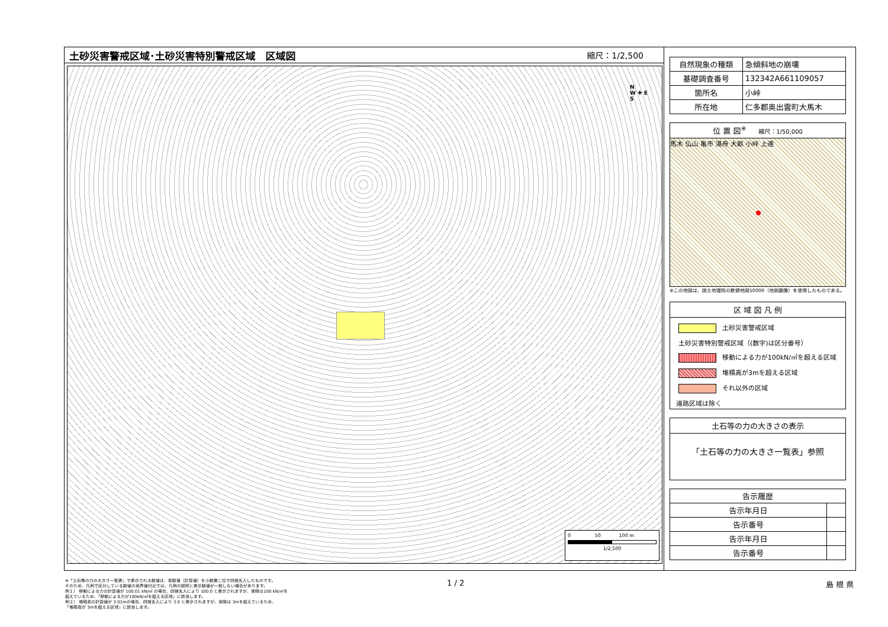土砂災害警戒区域･土砂災害特別警戒区域　区域図 縮尺：1/2,500
N
W ✚ E
S
0 50 100 m
1/2,500
| 自然現象の種類 | 急傾斜地の崩壊 |
| 基礎調査番号 | 132342A661109057 |
| 箇所名 | 小峠 |
| 所在地 | 仁多郡奥出雲町大馬木 |
位 置 図<sup>※</sup> 縮尺：1/50,000
馬木 仏山 亀市 湯舟 大畝 小峠 上連
※この地図は、国土地理院の数値地図50000（地図画像）を使用したものである。
区 域 図 凡 例
土砂災害警戒区域
土砂災害特別警戒区域（(数字)は区分番号）
移動による力が100kN/㎡を超える区域
堆積高が3mを超える区域
それ以外の区域
道路区域は除く
土石等の力の大きさの表示
「土石等の力の大きさ一覧表」参照
| 告示履歴 | |
| --- | --- |
| 告示年月日 | |
| 告示番号 | |
| 告示年月日 | |
| 告示番号 | |
※「土石等の力の大きさ一覧表」で表示される数値は、実数値（計算値）を小数第二位で四捨五入したものです。
そのため、凡例で区分している数値の境界値付近では、凡例の説明と表示数値が一致しない場合があります。
例１） 移動による力の計算値が 100.01 kN/㎡ の場合、四捨五入により 100.0 と表示されますが、実際は100 kN/㎡を
超えているため、「移動による力が100kN/㎡を超える区域」に該当します。
例２） 堆積高の計算値が 3.01mの場合、四捨五入により 3.0 と表示されますが、実際は 3mを超えているため、
「堆積高が 3mを超える区域」に該当します。
1 / 2 島 根 県